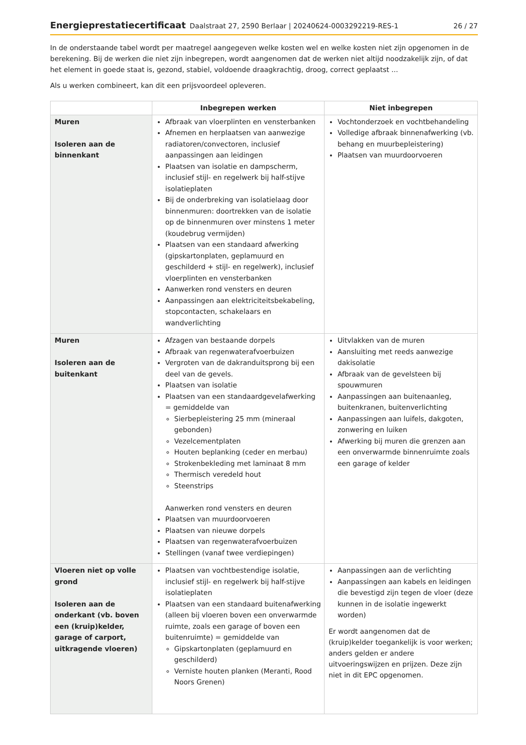Energieprestatiecertificaat Daalstraat 27, 2590 Berlaar | 20240624-0003292219-RES-1 26 / 27
In de onderstaande tabel wordt per maatregel aangegeven welke kosten wel en welke kosten niet zijn opgenomen in de berekening. Bij de werken die niet zijn inbegrepen, wordt aangenomen dat de werken niet altijd noodzakelijk zijn, of dat het element in goede staat is, gezond, stabiel, voldoende draagkrachtig, droog, correct geplaatst ...
Als u werken combineert, kan dit een prijsvoordeel opleveren.
| | Inbegrepen werken | Niet inbegrepen |
| --- | --- | --- |
| Muren Isoleren aan de binnenkant | Afbraak van vloerplinten en vensterbanken Afnemen en herplaatsen van aanwezige radiatoren/convectoren, inclusief aanpassingen aan leidingen Plaatsen van isolatie en dampscherm, inclusief stijl- en regelwerk bij half-stijve isolatieplaten Bij de onderbreking van isolatielaag door binnenmuren: doortrekken van de isolatie op de binnenmuren over minstens 1 meter (koudebrug vermijden) Plaatsen van een standaard afwerking (gipskartonplaten, geplamuurd en geschilderd + stijl- en regelwerk), inclusief vloerplinten en vensterbanken Aanwerken rond vensters en deuren Aanpassingen aan elektriciteitsbekabeling, stopcontacten, schakelaars en wandverlichting | Vochtonderzoek en vochtbehandeling Volledige afbraak binnenafwerking (vb. behang en muurbepleistering) Plaatsen van muurdoorvoeren |
| Muren Isoleren aan de buitenkant | Afzagen van bestaande dorpels Afbraak van regenwaterafvoerbuizen Vergroten van de dakranduitsprong bij een deel van de gevels. Plaatsen van isolatie Plaatsen van een standaardgevelafwerking = gemiddelde van Sierbepleistering 25 mm (mineraal gebonden) Vezelcementplaten Houten beplanking (ceder en merbau) Strokenbekleding met laminaat 8 mm Thermisch veredeld hout Steenstrips Aanwerken rond vensters en deuren Plaatsen van muurdoorvoeren Plaatsen van nieuwe dorpels Plaatsen van regenwaterafvoerbuizen Stellingen (vanaf twee verdiepingen) | Uitvlakken van de muren Aansluiting met reeds aanwezige dakisolatie Afbraak van de gevelsteen bij spouwmuren Aanpassingen aan buitenaanleg, buitenkranen, buitenverlichting Aanpassingen aan luifels, dakgoten, zonwering en luiken Afwerking bij muren die grenzen aan een onverwarmde binnenruimte zoals een garage of kelder |
| Vloeren niet op volle grond Isoleren aan de onderkant (vb. boven een (kruip)kelder, garage of carport, uitkragende vloeren) | Plaatsen van vochtbestendige isolatie, inclusief stijl- en regelwerk bij half-stijve isolatieplaten Plaatsen van een standaard buitenafwerking (alleen bij vloeren boven een onverwarmde ruimte, zoals een garage of boven een buitenruimte) = gemiddelde van Gipskartonplaten (geplamuurd en geschilderd) Verniste houten planken (Meranti, Rood Noors Grenen) | Aanpassingen aan de verlichting Aanpassingen aan kabels en leidingen die bevestigd zijn tegen de vloer (deze kunnen in de isolatie ingewerkt worden) Er wordt aangenomen dat de (kruip)kelder toegankelijk is voor werken; anders gelden er andere uitvoeringswijzen en prijzen. Deze zijn niet in dit EPC opgenomen. |